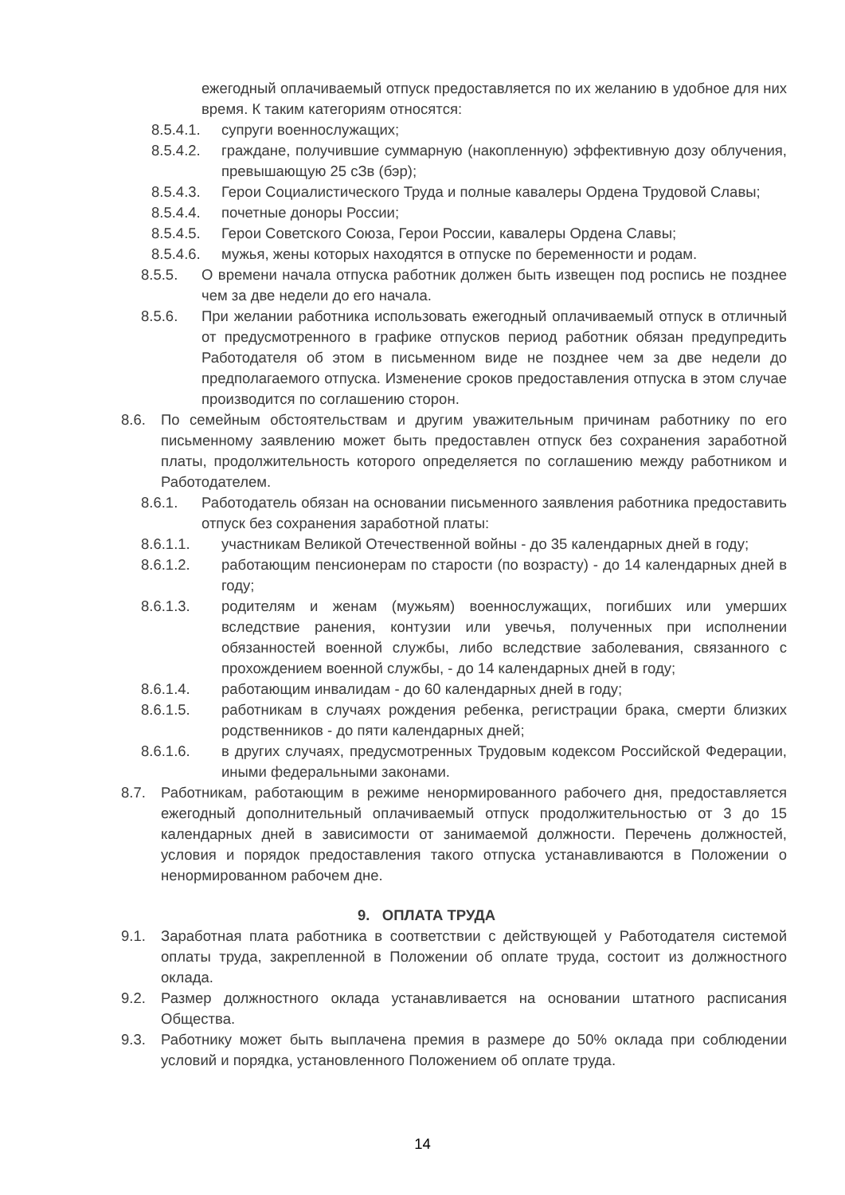ежегодный оплачиваемый отпуск предоставляется по их желанию в удобное для них время. К таким категориям относятся:
8.5.4.1.
супруги военнослужащих;
8.5.4.2.
граждане, получившие суммарную (накопленную) эффективную дозу облучения, превышающую 25 сЗв (бэр);
8.5.4.3.
Герои Социалистического Труда и полные кавалеры Ордена Трудовой Славы;
8.5.4.4.
почетные доноры России;
8.5.4.5.
Герои Советского Союза, Герои России, кавалеры Ордена Славы;
8.5.4.6.
мужья, жены которых находятся в отпуске по беременности и родам.
8.5.5. О времени начала отпуска работник должен быть извещен под роспись не позднее чем за две недели до его начала.
8.5.6. При желании работника использовать ежегодный оплачиваемый отпуск в отличный от предусмотренного в графике отпусков период работник обязан предупредить Работодателя об этом в письменном виде не позднее чем за две недели до предполагаемого отпуска. Изменение сроков предоставления отпуска в этом случае производится по соглашению сторон.
8.6. По семейным обстоятельствам и другим уважительным причинам работнику по его письменному заявлению может быть предоставлен отпуск без сохранения заработной платы, продолжительность которого определяется по соглашению между работником и Работодателем.
8.6.1. Работодатель обязан на основании письменного заявления работника предоставить отпуск без сохранения заработной платы:
8.6.1.1. участникам Великой Отечественной войны - до 35 календарных дней в году;
8.6.1.2. работающим пенсионерам по старости (по возрасту) - до 14 календарных дней в году;
8.6.1.3. родителям и женам (мужьям) военнослужащих, погибших или умерших вследствие ранения, контузии или увечья, полученных при исполнении обязанностей военной службы, либо вследствие заболевания, связанного с прохождением военной службы, - до 14 календарных дней в году;
8.6.1.4. работающим инвалидам - до 60 календарных дней в году;
8.6.1.5. работникам в случаях рождения ребенка, регистрации брака, смерти близких родственников - до пяти календарных дней;
8.6.1.6. в других случаях, предусмотренных Трудовым кодексом Российской Федерации, иными федеральными законами.
8.7. Работникам, работающим в режиме ненормированного рабочего дня, предоставляется ежегодный дополнительный оплачиваемый отпуск продолжительностью от 3 до 15 календарных дней в зависимости от занимаемой должности. Перечень должностей, условия и порядок предоставления такого отпуска устанавливаются в Положении о ненормированном рабочем дне.
9. ОПЛАТА ТРУДА
9.1. Заработная плата работника в соответствии с действующей у Работодателя системой оплаты труда, закрепленной в Положении об оплате труда, состоит из должностного оклада.
9.2. Размер должностного оклада устанавливается на основании штатного расписания Общества.
9.3. Работнику может быть выплачена премия в размере до 50% оклада при соблюдении условий и порядка, установленного Положением об оплате труда.
14